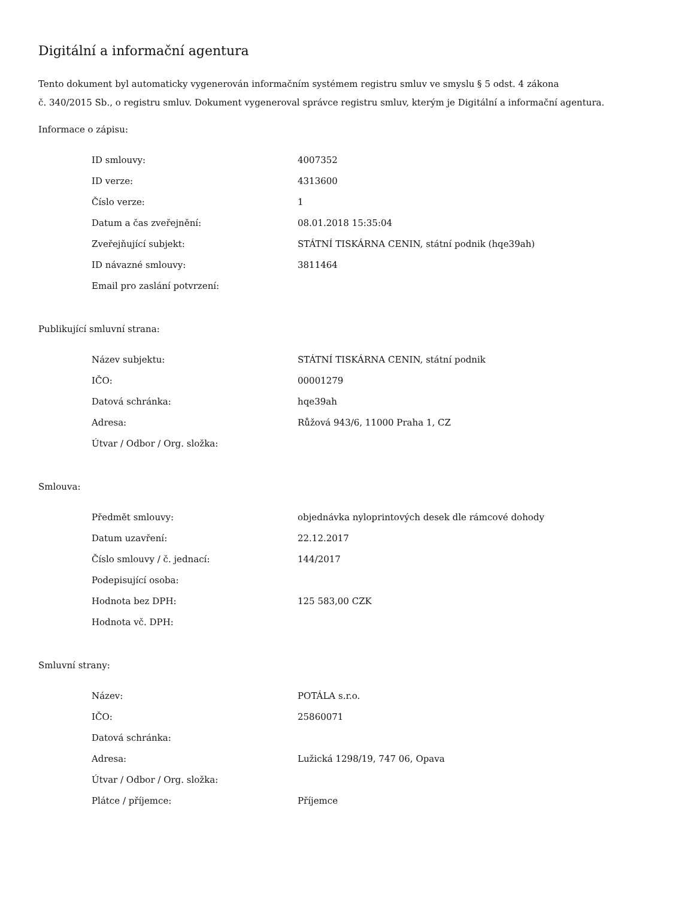Digitální a informační agentura
Tento dokument byl automaticky vygenerován informačním systémem registru smluv ve smyslu § 5 odst. 4 zákona
č. 340/2015 Sb., o registru smluv. Dokument vygeneroval správce registru smluv, kterým je Digitální a informační agentura.
Informace o zápisu:
| ID smlouvy: | 4007352 |
| ID verze: | 4313600 |
| Číslo verze: | 1 |
| Datum a čas zveřejnění: | 08.01.2018 15:35:04 |
| Zveřejňující subjekt: | STÁTNÍ TISKÁRNA CENIN, státní podnik (hqe39ah) |
| ID návazné smlouvy: | 3811464 |
| Email pro zaslání potvrzení: | |
Publikující smluvní strana:
| Název subjektu: | STÁTNÍ TISKÁRNA CENIN, státní podnik |
| IČO: | 00001279 |
| Datová schránka: | hqe39ah |
| Adresa: | Růžová 943/6, 11000 Praha 1, CZ |
| Útvar / Odbor / Org. složka: | |
Smlouva:
| Předmět smlouvy: | objednávka nyloprintových desek dle rámcové dohody |
| Datum uzavření: | 22.12.2017 |
| Číslo smlouvy / č. jednací: | 144/2017 |
| Podepisující osoba: | |
| Hodnota bez DPH: | 125 583,00 CZK |
| Hodnota vč. DPH: | |
Smluvní strany:
| Název: | POTÁLA s.r.o. |
| IČO: | 25860071 |
| Datová schránka: | |
| Adresa: | Lužická 1298/19, 747 06, Opava |
| Útvar / Odbor / Org. složka: | |
| Plátce / příjemce: | Příjemce |